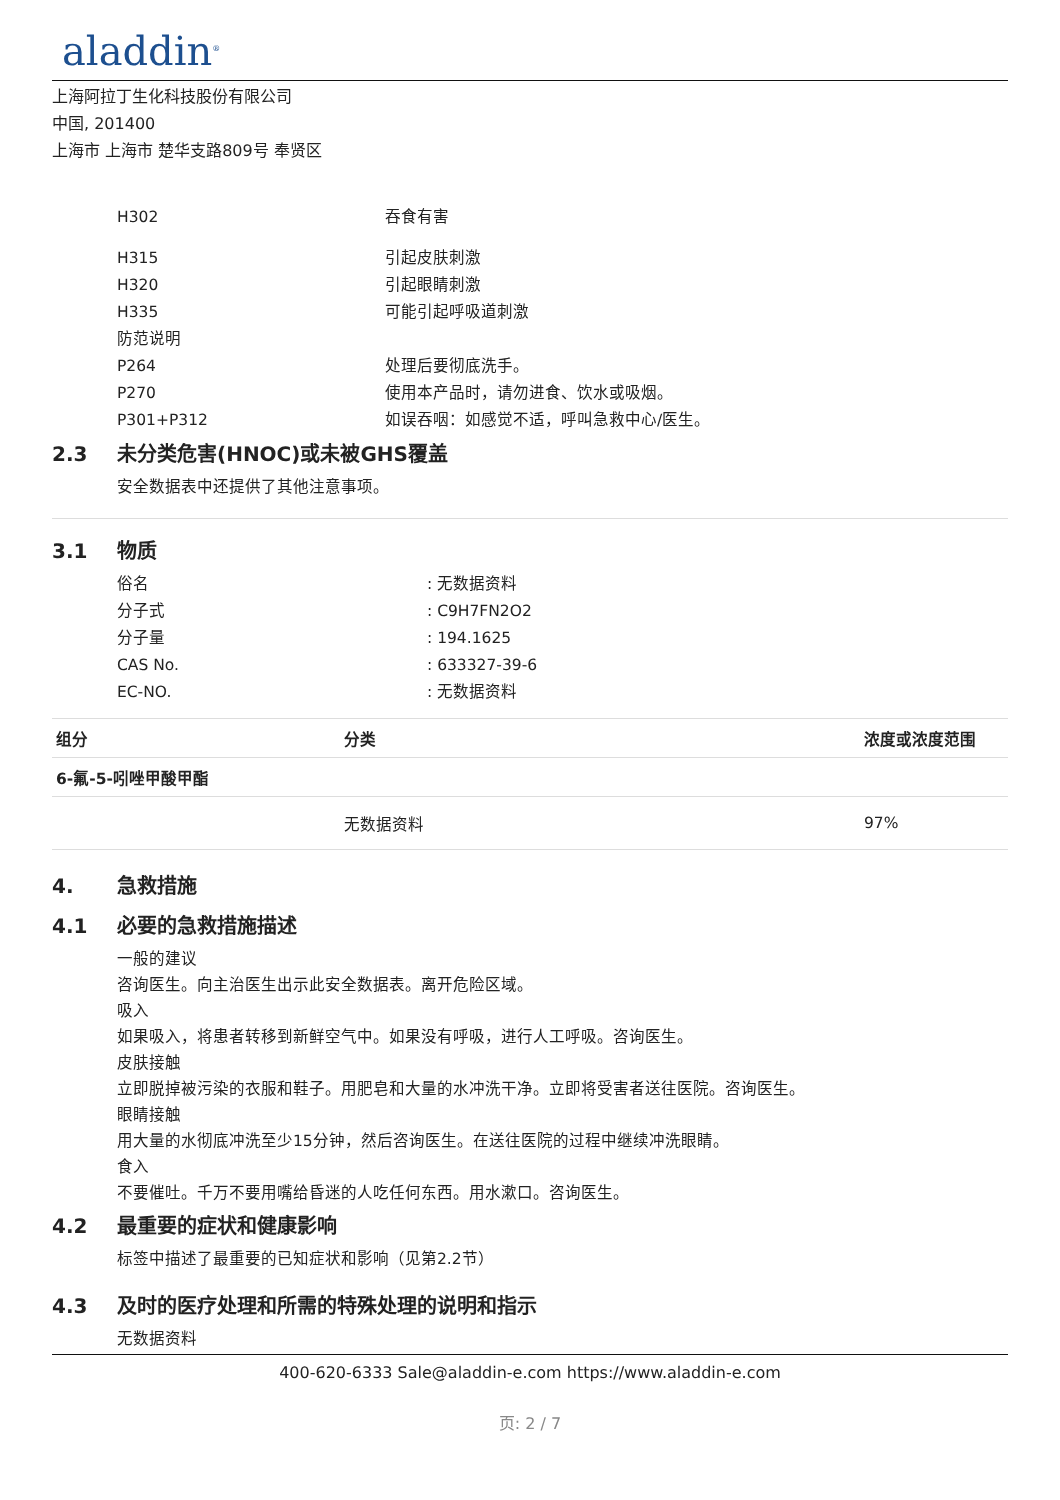aladdin<sup>®</sup>
上海阿拉丁生化科技股份有限公司
中国, 201400
上海市 上海市 楚华支路809号 奉贤区
H302 吞食有害
H315 引起皮肤刺激
H320 引起眼睛刺激
H335 可能引起呼吸道刺激
防范说明
P264 处理后要彻底洗手。
P270 使用本产品时，请勿进食、饮水或吸烟。
P301+P312 如误吞咽：如感觉不适，呼叫急救中心/医生。
2.3 未分类危害(HNOC)或未被GHS覆盖
安全数据表中还提供了其他注意事项。
3.1 物质
俗名 : 无数据资料
分子式 : C9H7FN2O2
分子量 : 194.1625
CAS No. : 633327-39-6
EC-NO. : 无数据资料
| 组分 | 分类 | 浓度或浓度范围 |
| --- | --- | --- |
| 6-氟-5-吲唑甲酸甲酯 | | |
| | 无数据资料 | 97% |
4. 急救措施
4.1 必要的急救措施描述
一般的建议
咨询医生。向主治医生出示此安全数据表。离开危险区域。
吸入
如果吸入，将患者转移到新鲜空气中。如果没有呼吸，进行人工呼吸。咨询医生。
皮肤接触
立即脱掉被污染的衣服和鞋子。用肥皂和大量的水冲洗干净。立即将受害者送往医院。咨询医生。
眼睛接触
用大量的水彻底冲洗至少15分钟，然后咨询医生。在送往医院的过程中继续冲洗眼睛。
食入
不要催吐。千万不要用嘴给昏迷的人吃任何东西。用水漱口。咨询医生。
4.2 最重要的症状和健康影响
标签中描述了最重要的已知症状和影响（见第2.2节）
4.3 及时的医疗处理和所需的特殊处理的说明和指示
无数据资料
400-620-6333 Sale@aladdin-e.com https://www.aladdin-e.com
页: 2 / 7